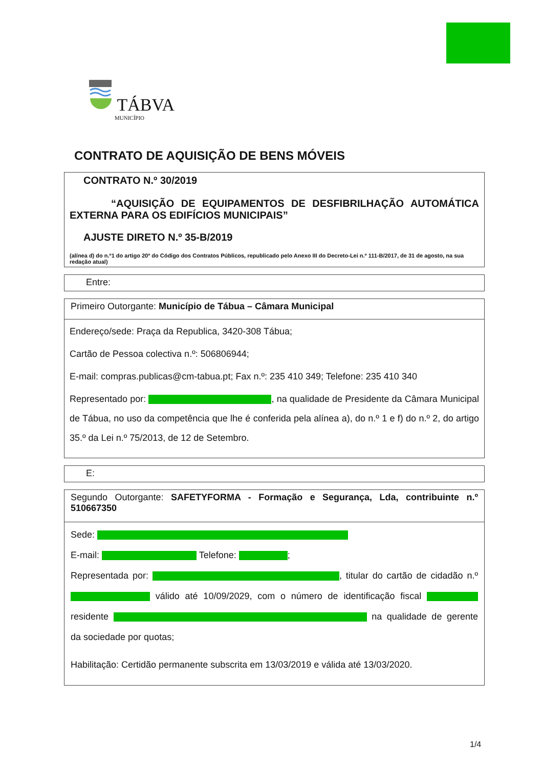TÁBVA
MUNICÍPIO
CONTRATO DE AQUISIÇÃO DE BENS MÓVEIS
CONTRATO N.º 30/2019
“AQUISIÇÃO DE EQUIPAMENTOS DE DESFIBRILHAÇÃO AUTOMÁTICA EXTERNA PARA OS EDIFÍCIOS MUNICIPAIS”
AJUSTE DIRETO N.º 35-B/2019
(alínea d) do n.º1 do artigo 20º do Código dos Contratos Públicos, republicado pelo Anexo III do Decreto-Lei n.º 111-B/2017, de 31 de agosto, na sua redação atual)
Entre:
Primeiro Outorgante: Município de Tábua – Câmara Municipal
Endereço/sede: Praça da Republica, 3420-308 Tábua;
Cartão de Pessoa colectiva n.º: 506806944;
E-mail: compras.publicas@cm-tabua.pt; Fax n.º: 235 410 349; Telefone: 235 410 340
Representado por: , na qualidade de Presidente da Câmara Municipal de Tábua, no uso da competência que lhe é conferida pela alínea a), do n.º 1 e f) do n.º 2, do artigo 35.º da Lei n.º 75/2013, de 12 de Setembro.
E:
Segundo Outorgante: SAFETYFORMA - Formação e Segurança, Lda, contribuinte n.º 510667350
Sede:
E-mail: Telefone: ;
Representada por: , titular do cartão de cidadão n.º válido até 10/09/2029, com o número de identificação fiscal residente na qualidade de gerente da sociedade por quotas;
Habilitação: Certidão permanente subscrita em 13/03/2019 e válida até 13/03/2020.
1/4